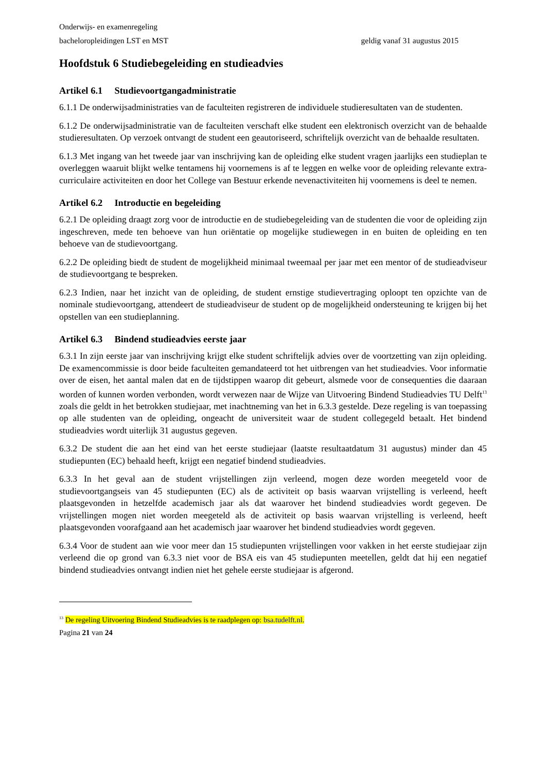Onderwijs- en examenregeling
bacheloropleidingen LST en MST geldig vanaf 31 augustus 2015
Hoofdstuk 6 Studiebegeleiding en studieadvies
Artikel 6.1 Studievoortgangadministratie
6.1.1 De onderwijsadministraties van de faculteiten registreren de individuele studieresultaten van de studenten.
6.1.2 De onderwijsadministratie van de faculteiten verschaft elke student een elektronisch overzicht van de behaalde studieresultaten. Op verzoek ontvangt de student een geautoriseerd, schriftelijk overzicht van de behaalde resultaten.
6.1.3 Met ingang van het tweede jaar van inschrijving kan de opleiding elke student vragen jaarlijks een studieplan te overleggen waaruit blijkt welke tentamens hij voornemens is af te leggen en welke voor de opleiding relevante extra-curriculaire activiteiten en door het College van Bestuur erkende nevenactiviteiten hij voornemens is deel te nemen.
Artikel 6.2 Introductie en begeleiding
6.2.1 De opleiding draagt zorg voor de introductie en de studiebegeleiding van de studenten die voor de opleiding zijn ingeschreven, mede ten behoeve van hun oriëntatie op mogelijke studiewegen in en buiten de opleiding en ten behoeve van de studievoortgang.
6.2.2 De opleiding biedt de student de mogelijkheid minimaal tweemaal per jaar met een mentor of de studieadviseur de studievoortgang te bespreken.
6.2.3 Indien, naar het inzicht van de opleiding, de student ernstige studievertraging oploopt ten opzichte van de nominale studievoortgang, attendeert de studieadviseur de student op de mogelijkheid ondersteuning te krijgen bij het opstellen van een studieplanning.
Artikel 6.3 Bindend studieadvies eerste jaar
6.3.1 In zijn eerste jaar van inschrijving krijgt elke student schriftelijk advies over de voortzetting van zijn opleiding. De examencommissie is door beide faculteiten gemandateerd tot het uitbrengen van het studieadvies. Voor informatie over de eisen, het aantal malen dat en de tijdstippen waarop dit gebeurt, alsmede voor de consequenties die daaraan worden of kunnen worden verbonden, wordt verwezen naar de Wijze van Uitvoering Bindend Studieadvies TU Delft<sup>13</sup> zoals die geldt in het betrokken studiejaar, met inachtneming van het in 6.3.3 gestelde. Deze regeling is van toepassing op alle studenten van de opleiding, ongeacht de universiteit waar de student collegegeld betaalt. Het bindend studieadvies wordt uiterlijk 31 augustus gegeven.
6.3.2 De student die aan het eind van het eerste studiejaar (laatste resultaatdatum 31 augustus) minder dan 45 studiepunten (EC) behaald heeft, krijgt een negatief bindend studieadvies.
6.3.3 In het geval aan de student vrijstellingen zijn verleend, mogen deze worden meegeteld voor de studievoortgangseis van 45 studiepunten (EC) als de activiteit op basis waarvan vrijstelling is verleend, heeft plaatsgevonden in hetzelfde academisch jaar als dat waarover het bindend studieadvies wordt gegeven. De vrijstellingen mogen niet worden meegeteld als de activiteit op basis waarvan vrijstelling is verleend, heeft plaatsgevonden voorafgaand aan het academisch jaar waarover het bindend studieadvies wordt gegeven.
6.3.4 Voor de student aan wie voor meer dan 15 studiepunten vrijstellingen voor vakken in het eerste studiejaar zijn verleend die op grond van 6.3.3 niet voor de BSA eis van 45 studiepunten meetellen, geldt dat hij een negatief bindend studieadvies ontvangt indien niet het gehele eerste studiejaar is afgerond.
<sup>13</sup> De regeling Uitvoering Bindend Studieadvies is te raadplegen op: bsa.tudelft.nl.
Pagina 21 van 24